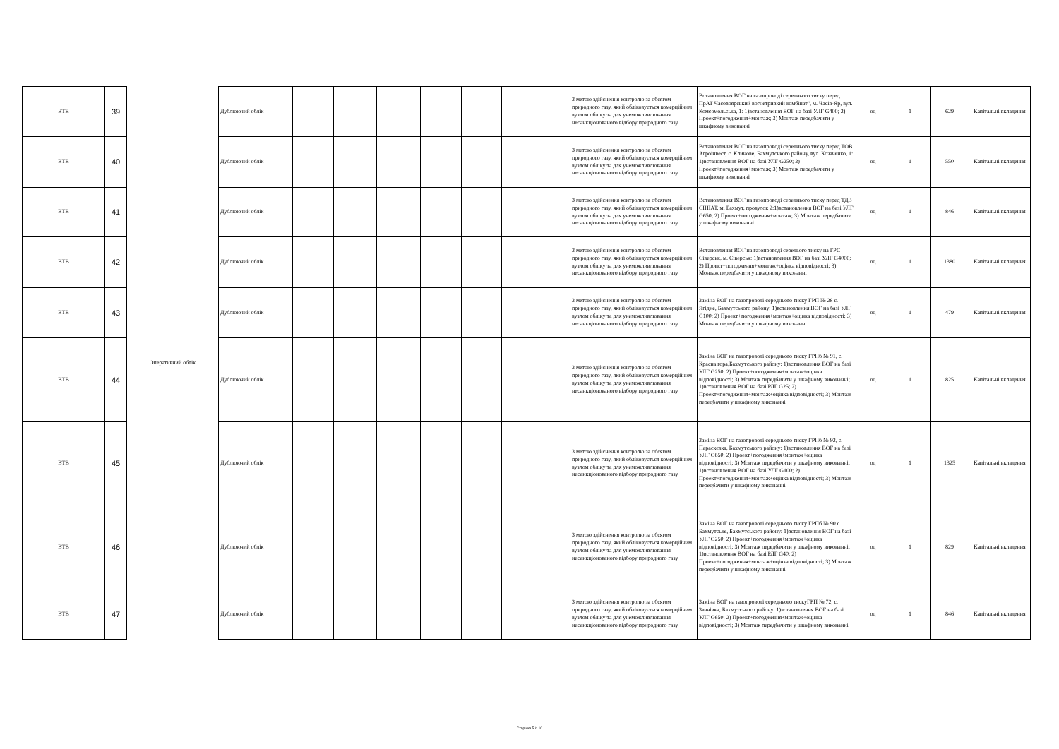| ВТВ | 39 | Оперативний облік | Дублюючий облік | | | | | | | З метою здійснення контролю за обсягом природного газу, який обліковується комерційним вузлом обліку та для унеможливлювання несанкціонованого відбору природного газу. | Встановлення ВОГ на газопроводі середнього тиску перед ПрАТ Часовоярський вогнетривкий комбінат", м. Часів-Яр, вул. Комсомольська, 1: 1)встановлення ВОГ на базі УЛГ G400; 2) Проект+погодження+монтаж; 3) Монтаж передбачити у шкафному виконанні | од | 1 | 629 | Капітальні вкладення |
| ВТВ | 40 | | Дублюючий облік | | | | | | | З метою здійснення контролю за обсягом природного газу, який обліковується комерційним вузлом обліку та для унеможливлювання несанкціонованого відбору природного газу. | Встановлення ВОГ на газопроводі середнього тиску перед ТОВ Агроінвест, с. Клинове, Бахмутського району, вул. Козаченко, 1: 1)встановлення ВОГ на базі УЛГ G250; 2) Проект+погодження+монтаж; 3) Монтаж передбачити у шкафному виконанні | од | 1 | 550 | Капітальні вкладення |
| ВТВ | 41 | | Дублюючий облік | | | | | | | З метою здійснення контролю за обсягом природного газу, який обліковується комерційним вузлом обліку та для унеможливлювання несанкціонованого відбору природного газу. | Встановлення ВОГ на газопроводі середнього тиску перед ТДВ СІНІАТ, м. Бахмут, провулок 2:1)встановлення ВОГ на базі УЛГ G650; 2) Проект+погодження+монтаж; 3) Монтаж передбачити у шкафному виконанні | од | 1 | 846 | Капітальні вкладення |
| ВТВ | 42 | | Дублюючий облік | | | | | | | З метою здійснення контролю за обсягом природного газу, який обліковується комерційним вузлом обліку та для унеможливлювання несанкціонованого відбору природного газу. | Встановлення ВОГ на газопроводі середього тиску на ГРС Сіверськ, м. Сіверськ: 1)встановлення ВОГ на базі УЛГ G4000; 2) Проект+погодження+монтаж+оцінка відповідності; 3) Монтаж передбачити у шкафному виконанні | од | 1 | 1380 | Капітальні вкладення |
| ВТВ | 43 | | Дублюючий облік | | | | | | | З метою здійснення контролю за обсягом природного газу, який обліковується комерційним вузлом обліку та для унеможливлювання несанкціонованого відбору природного газу. | Заміна ВОГ на газопроводі середнього тиску ГРП № 28 с. Ягідне, Бахмутського району: 1)встановлення ВОГ на базі УЛГ G100; 2) Проект+погодження+монтаж+оцінка відповідності; 3) Монтаж передбачити у шкафному виконанні | од | 1 | 479 | Капітальні вкладення |
| ВТВ | 44 | | Дублюючий облік | | | | | | | З метою здійснення контролю за обсягом природного газу, який обліковується комерційним вузлом обліку та для унеможливлювання несанкціонованого відбору природного газу. | Заміна ВОГ на газопроводі середнього тиску ГРПб № 91, с. Красна гора,Бахмутського району: 1)встановлення ВОГ на базі УЛГ G250; 2) Проект+погодження+монтаж+оцінка відповідності; 3) Монтаж передбачити у шкафному виконанні; 1)встановлення ВОГ на базі РЛГ G25; 2) Проект+погодження+монтаж+оцінка відповідності; 3) Монтаж передбачити у шкафному виконанні | од | 1 | 825 | Капітальні вкладення |
| ВТВ | 45 | | Дублюючий облік | | | | | | | З метою здійснення контролю за обсягом природного газу, який обліковується комерційним вузлом обліку та для унеможливлювання несанкціонованого відбору природного газу. | Заміна ВОГ на газопроводі середнього тиску ГРПб № 92, с. Параскєвка, Бахмутського району: 1)встановлення ВОГ на базі УЛГ G650; 2) Проект+погодження+монтаж+оцінка відповідності; 3) Монтаж передбачити у шкафному виконанні; 1)встановлення ВОГ на базі УЛГ G100; 2) Проект+погодження+монтаж+оцінка відповідності; 3) Монтаж передбачити у шкафному виконанні | од | 1 | 1325 | Капітальні вкладення |
| ВТВ | 46 | | Дублюючий облік | | | | | | | З метою здійснення контролю за обсягом природного газу, який обліковується комерційним вузлом обліку та для унеможливлювання несанкціонованого відбору природного газу. | Заміна ВОГ на газопроводі середнього тиску ГРПб № 90 с. Бахмутське, Бахмутського району: 1)встановлення ВОГ на базі УЛГ G250; 2) Проект+погодження+монтаж+оцінка відповідності; 3) Монтаж передбачити у шкафному виконанні; 1)встановлення ВОГ на базі РЛГ G40; 2) Проект+погодження+монтаж+оцінка відповідності; 3) Монтаж передбачити у шкафному виконанні | од | 1 | 829 | Капітальні вкладення |
| ВТВ | 47 | | Дублюючий облік | | | | | | | З метою здійснення контролю за обсягом природного газу, який обліковується комерційним вузлом обліку та для унеможливлювання несанкціонованого відбору природного газу. | Заміна ВОГ на газопроводі середнього тискуГРП № 72, с. Званівка, Бахмутського району: 1)встановлення ВОГ на базі УЛГ G650; 2) Проект+погодження+монтаж+оцінка відповідності; 3) Монтаж передбачити у шкафному виконанні | од | 1 | 846 | Капітальні вкладення |
Сторінка 5 із 10